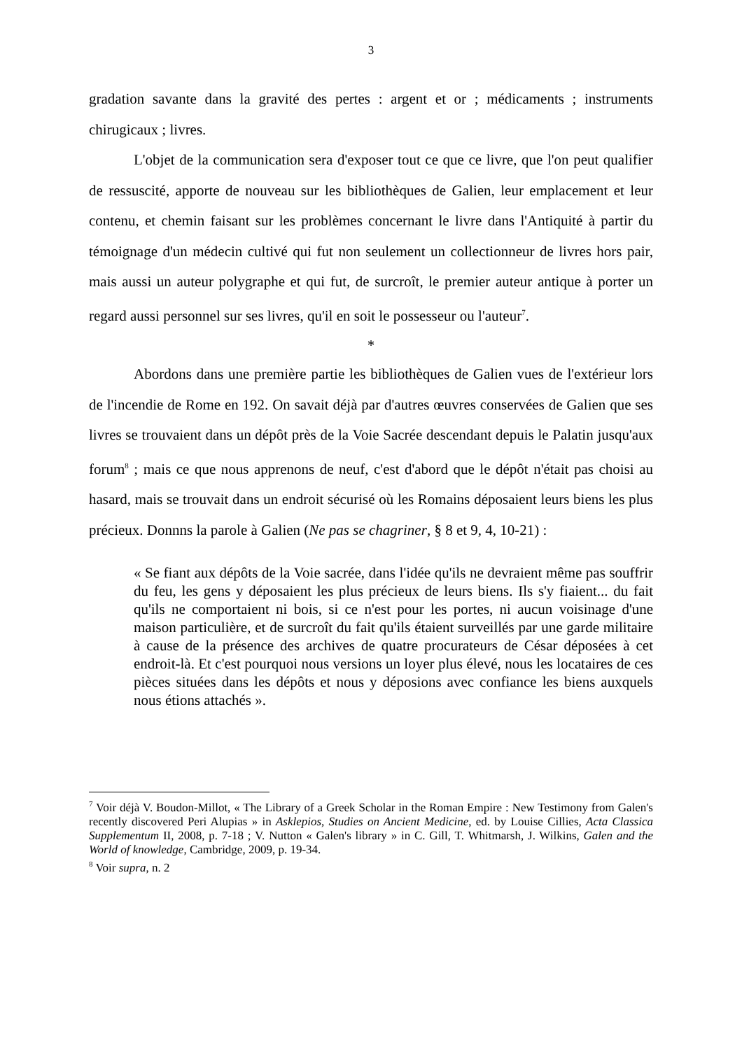3
gradation savante dans la gravité des pertes : argent et or ; médicaments ; instruments chirugicaux ; livres.
L'objet de la communication sera d'exposer tout ce que ce livre, que l'on peut qualifier de ressuscité, apporte de nouveau sur les bibliothèques de Galien, leur emplacement et leur contenu, et chemin faisant sur les problèmes concernant le livre dans l'Antiquité à partir du témoignage d'un médecin cultivé qui fut non seulement un collectionneur de livres hors pair, mais aussi un auteur polygraphe et qui fut, de surcroît, le premier auteur antique à porter un regard aussi personnel sur ses livres, qu'il en soit le possesseur ou l'auteur<sup>7</sup>.
*
Abordons dans une première partie les bibliothèques de Galien vues de l'extérieur lors de l'incendie de Rome en 192. On savait déjà par d'autres œuvres conservées de Galien que ses livres se trouvaient dans un dépôt près de la Voie Sacrée descendant depuis le Palatin jusqu'aux forum<sup>8</sup> ; mais ce que nous apprenons de neuf, c'est d'abord que le dépôt n'était pas choisi au hasard, mais se trouvait dans un endroit sécurisé où les Romains déposaient leurs biens les plus précieux. Donnns la parole à Galien (Ne pas se chagriner, § 8 et 9, 4, 10-21) :
« Se fiant aux dépôts de la Voie sacrée, dans l'idée qu'ils ne devraient même pas souffrir du feu, les gens y déposaient les plus précieux de leurs biens. Ils s'y fiaient... du fait qu'ils ne comportaient ni bois, si ce n'est pour les portes, ni aucun voisinage d'une maison particulière, et de surcroît du fait qu'ils étaient surveillés par une garde militaire à cause de la présence des archives de quatre procurateurs de César déposées à cet endroit-là. Et c'est pourquoi nous versions un loyer plus élevé, nous les locataires de ces pièces situées dans les dépôts et nous y déposions avec confiance les biens auxquels nous étions attachés ».
<sup>7</sup> Voir déjà V. Boudon-Millot, « The Library of a Greek Scholar in the Roman Empire : New Testimony from Galen's recently discovered Peri Alupias » in Asklepios, Studies on Ancient Medicine, ed. by Louise Cillies, Acta Classica Supplementum II, 2008, p. 7-18 ; V. Nutton « Galen's library » in C. Gill, T. Whitmarsh, J. Wilkins, Galen and the World of knowledge, Cambridge, 2009, p. 19-34.
<sup>8</sup> Voir supra, n. 2